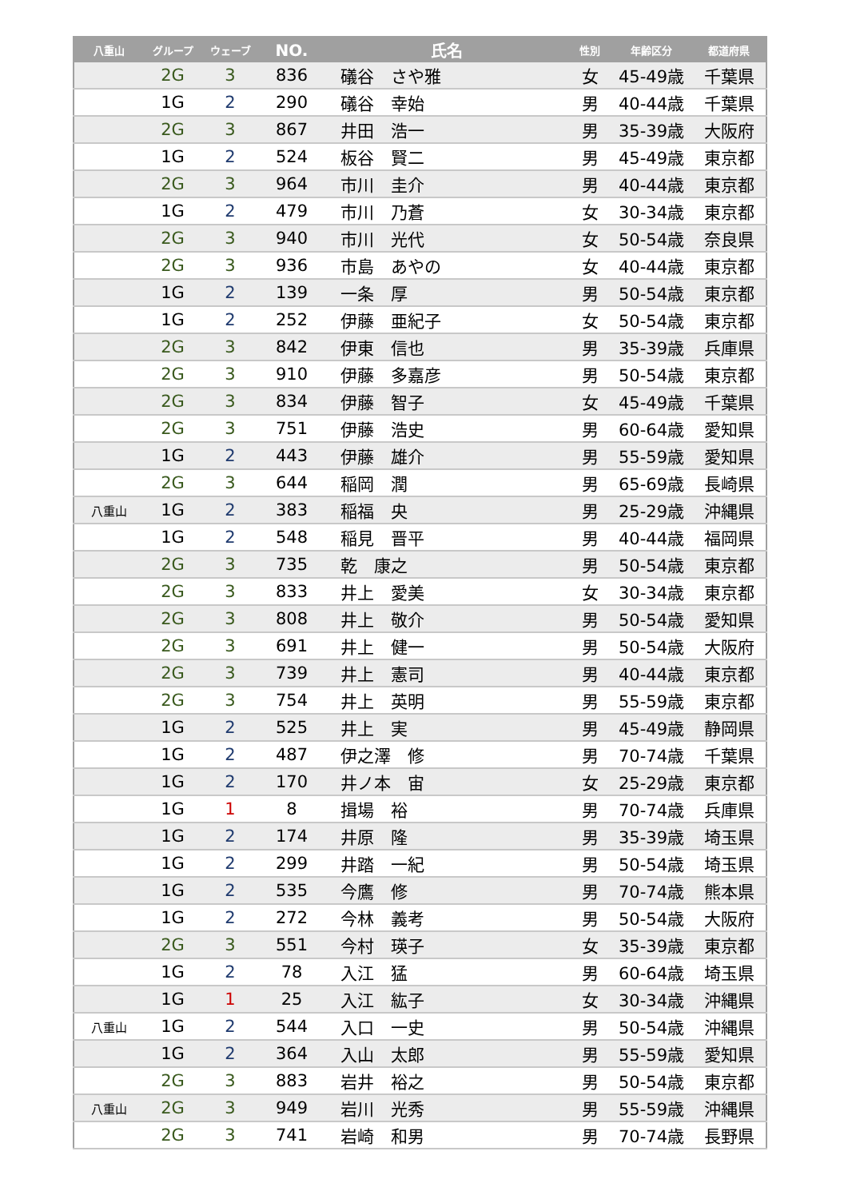| 八重山 | グループ | ウェーブ | NO. | 氏名 | 性別 | 年齢区分 | 都道府県 |
| --- | --- | --- | --- | --- | --- | --- | --- |
| | 2G | 3 | 836 | 礒谷 さや雅 | 女 | 45-49歳 | 千葉県 |
| | 1G | 2 | 290 | 礒谷 幸始 | 男 | 40-44歳 | 千葉県 |
| | 2G | 3 | 867 | 井田 浩一 | 男 | 35-39歳 | 大阪府 |
| | 1G | 2 | 524 | 板谷 賢二 | 男 | 45-49歳 | 東京都 |
| | 2G | 3 | 964 | 市川 圭介 | 男 | 40-44歳 | 東京都 |
| | 1G | 2 | 479 | 市川 乃蒼 | 女 | 30-34歳 | 東京都 |
| | 2G | 3 | 940 | 市川 光代 | 女 | 50-54歳 | 奈良県 |
| | 2G | 3 | 936 | 市島 あやの | 女 | 40-44歳 | 東京都 |
| | 1G | 2 | 139 | 一条 厚 | 男 | 50-54歳 | 東京都 |
| | 1G | 2 | 252 | 伊藤 亜紀子 | 女 | 50-54歳 | 東京都 |
| | 2G | 3 | 842 | 伊東 信也 | 男 | 35-39歳 | 兵庫県 |
| | 2G | 3 | 910 | 伊藤 多嘉彦 | 男 | 50-54歳 | 東京都 |
| | 2G | 3 | 834 | 伊藤 智子 | 女 | 45-49歳 | 千葉県 |
| | 2G | 3 | 751 | 伊藤 浩史 | 男 | 60-64歳 | 愛知県 |
| | 1G | 2 | 443 | 伊藤 雄介 | 男 | 55-59歳 | 愛知県 |
| | 2G | 3 | 644 | 稲岡 潤 | 男 | 65-69歳 | 長崎県 |
| 八重山 | 1G | 2 | 383 | 稲福 央 | 男 | 25-29歳 | 沖縄県 |
| | 1G | 2 | 548 | 稲見 晋平 | 男 | 40-44歳 | 福岡県 |
| | 2G | 3 | 735 | 乾 康之 | 男 | 50-54歳 | 東京都 |
| | 2G | 3 | 833 | 井上 愛美 | 女 | 30-34歳 | 東京都 |
| | 2G | 3 | 808 | 井上 敬介 | 男 | 50-54歳 | 愛知県 |
| | 2G | 3 | 691 | 井上 健一 | 男 | 50-54歳 | 大阪府 |
| | 2G | 3 | 739 | 井上 憲司 | 男 | 40-44歳 | 東京都 |
| | 2G | 3 | 754 | 井上 英明 | 男 | 55-59歳 | 東京都 |
| | 1G | 2 | 525 | 井上 実 | 男 | 45-49歳 | 静岡県 |
| | 1G | 2 | 487 | 伊之澤 修 | 男 | 70-74歳 | 千葉県 |
| | 1G | 2 | 170 | 井ノ本 宙 | 女 | 25-29歳 | 東京都 |
| | 1G | 1 | 8 | 揖場 裕 | 男 | 70-74歳 | 兵庫県 |
| | 1G | 2 | 174 | 井原 隆 | 男 | 35-39歳 | 埼玉県 |
| | 1G | 2 | 299 | 井踏 一紀 | 男 | 50-54歳 | 埼玉県 |
| | 1G | 2 | 535 | 今鷹 修 | 男 | 70-74歳 | 熊本県 |
| | 1G | 2 | 272 | 今林 義考 | 男 | 50-54歳 | 大阪府 |
| | 2G | 3 | 551 | 今村 瑛子 | 女 | 35-39歳 | 東京都 |
| | 1G | 2 | 78 | 入江 猛 | 男 | 60-64歳 | 埼玉県 |
| | 1G | 1 | 25 | 入江 紘子 | 女 | 30-34歳 | 沖縄県 |
| 八重山 | 1G | 2 | 544 | 入口 一史 | 男 | 50-54歳 | 沖縄県 |
| | 1G | 2 | 364 | 入山 太郎 | 男 | 55-59歳 | 愛知県 |
| | 2G | 3 | 883 | 岩井 裕之 | 男 | 50-54歳 | 東京都 |
| 八重山 | 2G | 3 | 949 | 岩川 光秀 | 男 | 55-59歳 | 沖縄県 |
| | 2G | 3 | 741 | 岩崎 和男 | 男 | 70-74歳 | 長野県 |